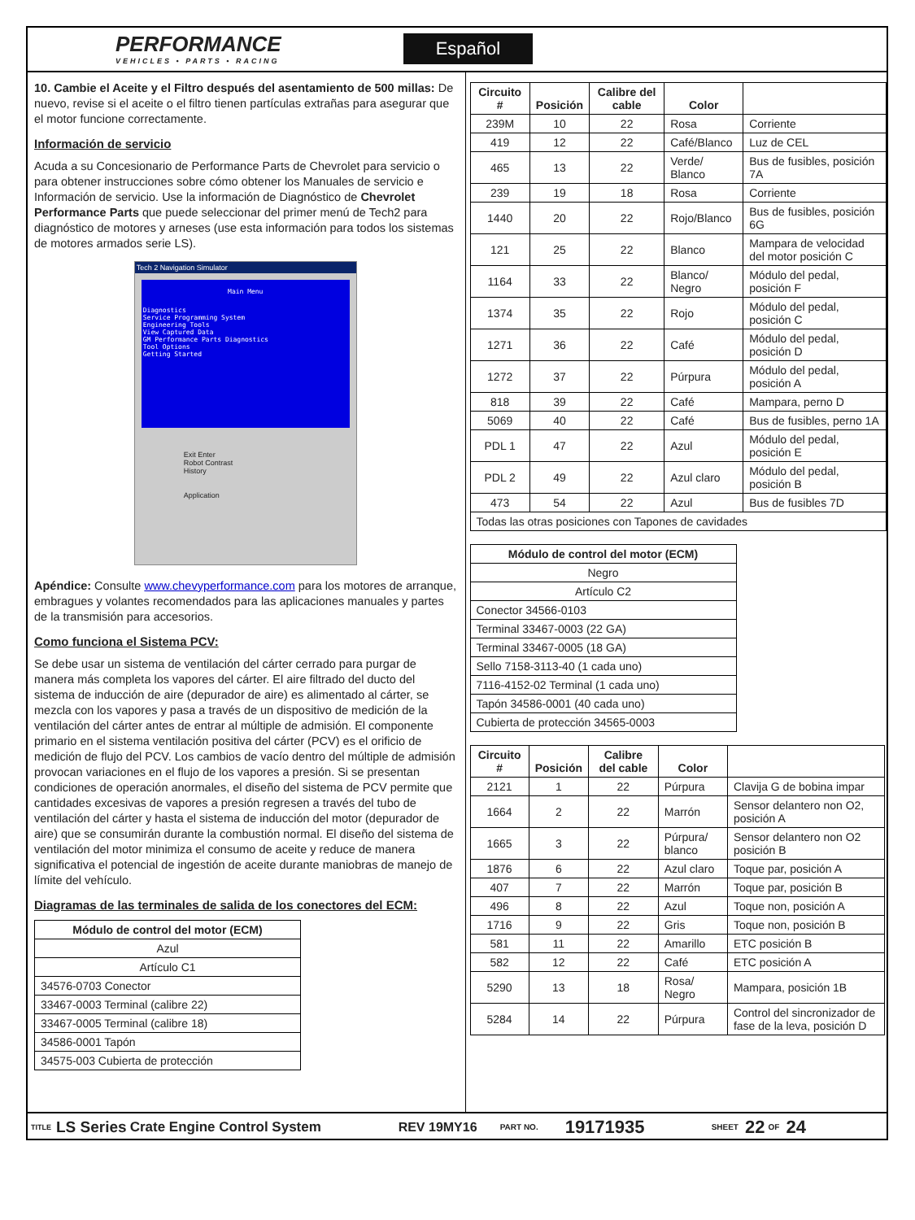PERFORMANCE
VEHICLES • PARTS • RACING
Español
10. Cambie el Aceite y el Filtro después del asentamiento de 500 millas: De nuevo, revise si el aceite o el filtro tienen partículas extrañas para asegurar que el motor funcione correctamente.
Información de servicio
Acuda a su Concesionario de Performance Parts de Chevrolet para servicio o para obtener instrucciones sobre cómo obtener los Manuales de servicio e Información de servicio. Use la información de Diagnóstico de Chevrolet Performance Parts que puede seleccionar del primer menú de Tech2 para diagnóstico de motores y arneses (use esta información para todos los sistemas de motores armados serie LS).
Tech 2 Navigation Simulator
Main Menu
Diagnostics
Service Programming System
Engineering Tools
View Captured Data
GM Performance Parts Diagnostics
Tool Options
Getting Started
Exit Enter
Robot Contrast
History
Application
Apéndice: Consulte www.chevyperformance.com para los motores de arranque, embragues y volantes recomendados para las aplicaciones manuales y partes de la transmisión para accesorios.
Como funciona el Sistema PCV:
Se debe usar un sistema de ventilación del cárter cerrado para purgar de manera más completa los vapores del cárter. El aire filtrado del ducto del sistema de inducción de aire (depurador de aire) es alimentado al cárter, se mezcla con los vapores y pasa a través de un dispositivo de medición de la ventilación del cárter antes de entrar al múltiple de admisión. El componente primario en el sistema ventilación positiva del cárter (PCV) es el orificio de medición de flujo del PCV. Los cambios de vacío dentro del múltiple de admisión provocan variaciones en el flujo de los vapores a presión. Si se presentan condiciones de operación anormales, el diseño del sistema de PCV permite que cantidades excesivas de vapores a presión regresen a través del tubo de ventilación del cárter y hasta el sistema de inducción del motor (depurador de aire) que se consumirán durante la combustión normal. El diseño del sistema de ventilación del motor minimiza el consumo de aceite y reduce de manera significativa el potencial de ingestión de aceite durante maniobras de manejo de límite del vehículo.
Diagramas de las terminales de salida de los conectores del ECM:
| Módulo de control del motor (ECM) |
| --- |
| Azul |
| Artículo C1 |
| 34576-0703 Conector |
| 33467-0003 Terminal (calibre 22) |
| 33467-0005 Terminal (calibre 18) |
| 34586-0001 Tapón |
| 34575-003 Cubierta de protección |
| Circuito # | Posición | Calibre del cable | Color | |
| --- | --- | --- | --- | --- |
| 239M | 10 | 22 | Rosa | Corriente |
| 419 | 12 | 22 | Café/Blanco | Luz de CEL |
| 465 | 13 | 22 | Verde/ Blanco | Bus de fusibles, posición 7A |
| 239 | 19 | 18 | Rosa | Corriente |
| 1440 | 20 | 22 | Rojo/Blanco | Bus de fusibles, posición 6G |
| 121 | 25 | 22 | Blanco | Mampara de velocidad del motor posición C |
| 1164 | 33 | 22 | Blanco/ Negro | Módulo del pedal, posición F |
| 1374 | 35 | 22 | Rojo | Módulo del pedal, posición C |
| 1271 | 36 | 22 | Café | Módulo del pedal, posición D |
| 1272 | 37 | 22 | Púrpura | Módulo del pedal, posición A |
| 818 | 39 | 22 | Café | Mampara, perno D |
| 5069 | 40 | 22 | Café | Bus de fusibles, perno 1A |
| PDL 1 | 47 | 22 | Azul | Módulo del pedal, posición E |
| PDL 2 | 49 | 22 | Azul claro | Módulo del pedal, posición B |
| 473 | 54 | 22 | Azul | Bus de fusibles 7D |
| Todas las otras posiciones con Tapones de cavidades | | | | |
| Módulo de control del motor (ECM) |
| --- |
| Negro |
| Artículo C2 |
| Conector 34566-0103 |
| Terminal 33467-0003 (22 GA) |
| Terminal 33467-0005 (18 GA) |
| Sello 7158-3113-40 (1 cada uno) |
| 7116-4152-02 Terminal (1 cada uno) |
| Tapón 34586-0001 (40 cada uno) |
| Cubierta de protección 34565-0003 |
| Circuito # | Posición | Calibre del cable | Color | |
| --- | --- | --- | --- | --- |
| 2121 | 1 | 22 | Púrpura | Clavija G de bobina impar |
| 1664 | 2 | 22 | Marrón | Sensor delantero non O2, posición A |
| 1665 | 3 | 22 | Púrpura/ blanco | Sensor delantero non O2 posición B |
| 1876 | 6 | 22 | Azul claro | Toque par, posición A |
| 407 | 7 | 22 | Marrón | Toque par, posición B |
| 496 | 8 | 22 | Azul | Toque non, posición A |
| 1716 | 9 | 22 | Gris | Toque non, posición B |
| 581 | 11 | 22 | Amarillo | ETC posición B |
| 582 | 12 | 22 | Café | ETC posición A |
| 5290 | 13 | 18 | Rosa/ Negro | Mampara, posición 1B |
| 5284 | 14 | 22 | Púrpura | Control del sincronizador de fase de la leva, posición D |
TITLE LS Series Crate Engine Control System REV 19MY16 PART NO. 19171935 SHEET 22 OF 24